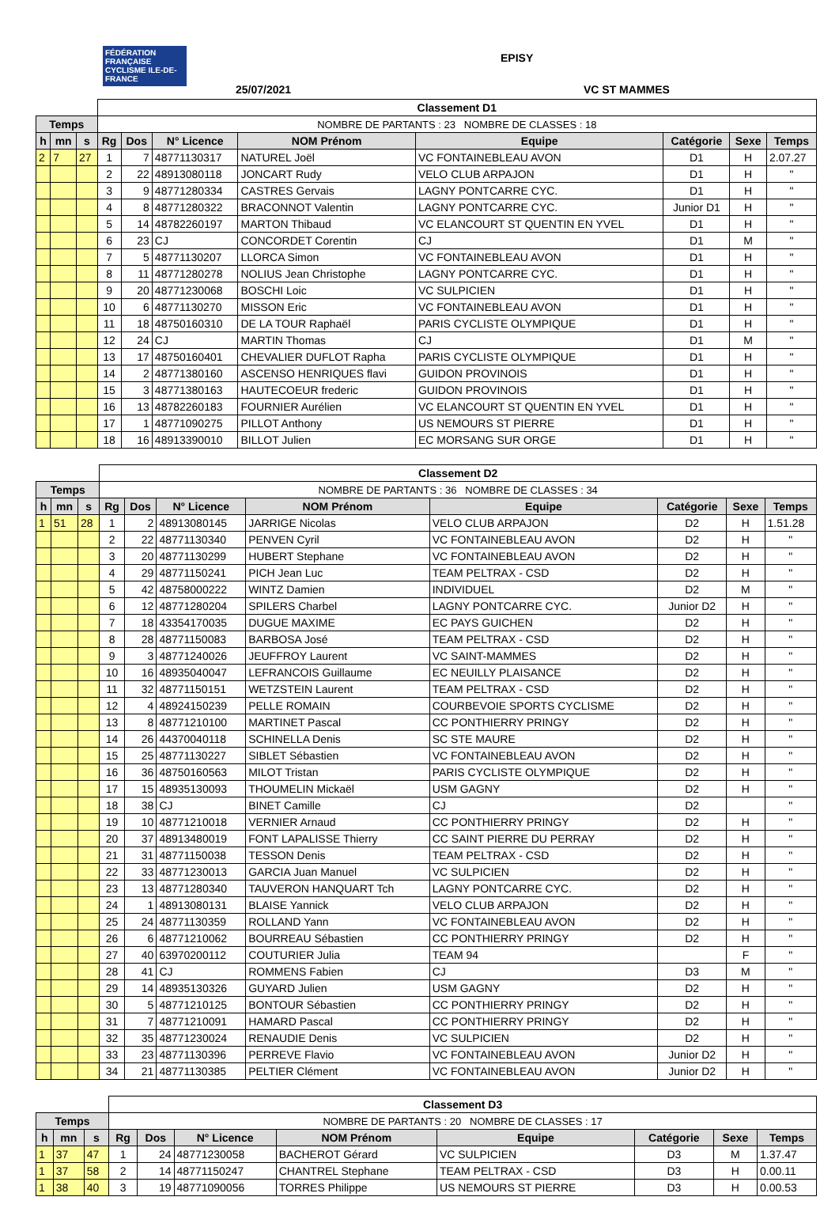FÉDÉRATION FRANÇAISE CYCLISME ILE-DE-FRANCE
EPISY
25/07/2021 VC ST MAMMES
| | | | Classement D1 | | | | | | | |
| Temps | | | NOMBRE DE PARTANTS : 23 NOMBRE DE CLASSES : 18 | | | | | | | |
| h | mn | s | Rg | Dos | N° Licence | NOM Prénom | Equipe | Catégorie | Sexe | Temps |
| 2 | 7 | 27 | 1 | 7 | 48771130317 | NATUREL Joël | VC FONTAINEBLEAU AVON | D1 | H | 2.07.27 |
| | | | 2 | 22 | 48913080118 | JONCART Rudy | VELO CLUB ARPAJON | D1 | H | " |
| | | | 3 | 9 | 48771280334 | CASTRES Gervais | LAGNY PONTCARRE CYC. | D1 | H | " |
| | | | 4 | 8 | 48771280322 | BRACONNOT Valentin | LAGNY PONTCARRE CYC. | Junior D1 | H | " |
| | | | 5 | 14 | 48782260197 | MARTON Thibaud | VC ELANCOURT ST QUENTIN EN YVEL | D1 | H | " |
| | | | 6 | 23 | CJ | CONCORDET Corentin | CJ | D1 | M | " |
| | | | 7 | 5 | 48771130207 | LLORCA Simon | VC FONTAINEBLEAU AVON | D1 | H | " |
| | | | 8 | 11 | 48771280278 | NOLIUS Jean Christophe | LAGNY PONTCARRE CYC. | D1 | H | " |
| | | | 9 | 20 | 48771230068 | BOSCHI Loic | VC SULPICIEN | D1 | H | " |
| | | | 10 | 6 | 48771130270 | MISSON Eric | VC FONTAINEBLEAU AVON | D1 | H | " |
| | | | 11 | 18 | 48750160310 | DE LA TOUR Raphaël | PARIS CYCLISTE OLYMPIQUE | D1 | H | " |
| | | | 12 | 24 | CJ | MARTIN Thomas | CJ | D1 | M | " |
| | | | 13 | 17 | 48750160401 | CHEVALIER DUFLOT Rapha | PARIS CYCLISTE OLYMPIQUE | D1 | H | " |
| | | | 14 | 2 | 48771380160 | ASCENSO HENRIQUES flavi | GUIDON PROVINOIS | D1 | H | " |
| | | | 15 | 3 | 48771380163 | HAUTECOEUR frederic | GUIDON PROVINOIS | D1 | H | " |
| | | | 16 | 13 | 48782260183 | FOURNIER Aurélien | VC ELANCOURT ST QUENTIN EN YVEL | D1 | H | " |
| | | | 17 | 1 | 48771090275 | PILLOT Anthony | US NEMOURS ST PIERRE | D1 | H | " |
| | | | 18 | 16 | 48913390010 | BILLOT Julien | EC MORSANG SUR ORGE | D1 | H | " |
| | | | Classement D2 | | | | | | | |
| Temps | | | NOMBRE DE PARTANTS : 36 NOMBRE DE CLASSES : 34 | | | | | | | |
| h | mn | s | Rg | Dos | N° Licence | NOM Prénom | Equipe | Catégorie | Sexe | Temps |
| 1 | 51 | 28 | 1 | 2 | 48913080145 | JARRIGE Nicolas | VELO CLUB ARPAJON | D2 | H | 1.51.28 |
| | | | 2 | 22 | 48771130340 | PENVEN Cyril | VC FONTAINEBLEAU AVON | D2 | H | " |
| | | | 3 | 20 | 48771130299 | HUBERT Stephane | VC FONTAINEBLEAU AVON | D2 | H | " |
| | | | 4 | 29 | 48771150241 | PICH Jean Luc | TEAM PELTRAX - CSD | D2 | H | " |
| | | | 5 | 42 | 48758000222 | WINTZ Damien | INDIVIDUEL | D2 | M | " |
| | | | 6 | 12 | 48771280204 | SPILERS Charbel | LAGNY PONTCARRE CYC. | Junior D2 | H | " |
| | | | 7 | 18 | 43354170035 | DUGUE MAXIME | EC PAYS GUICHEN | D2 | H | " |
| | | | 8 | 28 | 48771150083 | BARBOSA José | TEAM PELTRAX - CSD | D2 | H | " |
| | | | 9 | 3 | 48771240026 | JEUFFROY Laurent | VC SAINT-MAMMES | D2 | H | " |
| | | | 10 | 16 | 48935040047 | LEFRANCOIS Guillaume | EC NEUILLY PLAISANCE | D2 | H | " |
| | | | 11 | 32 | 48771150151 | WETZSTEIN Laurent | TEAM PELTRAX - CSD | D2 | H | " |
| | | | 12 | 4 | 48924150239 | PELLE ROMAIN | COURBEVOIE SPORTS CYCLISME | D2 | H | " |
| | | | 13 | 8 | 48771210100 | MARTINET Pascal | CC PONTHIERRY PRINGY | D2 | H | " |
| | | | 14 | 26 | 44370040118 | SCHINELLA Denis | SC STE MAURE | D2 | H | " |
| | | | 15 | 25 | 48771130227 | SIBLET Sébastien | VC FONTAINEBLEAU AVON | D2 | H | " |
| | | | 16 | 36 | 48750160563 | MILOT Tristan | PARIS CYCLISTE OLYMPIQUE | D2 | H | " |
| | | | 17 | 15 | 48935130093 | THOUMELIN Mickaël | USM GAGNY | D2 | H | " |
| | | | 18 | 38 | CJ | BINET Camille | CJ | D2 | | " |
| | | | 19 | 10 | 48771210018 | VERNIER Arnaud | CC PONTHIERRY PRINGY | D2 | H | " |
| | | | 20 | 37 | 48913480019 | FONT LAPALISSE Thierry | CC SAINT PIERRE DU PERRAY | D2 | H | " |
| | | | 21 | 31 | 48771150038 | TESSON Denis | TEAM PELTRAX - CSD | D2 | H | " |
| | | | 22 | 33 | 48771230013 | GARCIA Juan Manuel | VC SULPICIEN | D2 | H | " |
| | | | 23 | 13 | 48771280340 | TAUVERON HANQUART Tch | LAGNY PONTCARRE CYC. | D2 | H | " |
| | | | 24 | 1 | 48913080131 | BLAISE Yannick | VELO CLUB ARPAJON | D2 | H | " |
| | | | 25 | 24 | 48771130359 | ROLLAND Yann | VC FONTAINEBLEAU AVON | D2 | H | " |
| | | | 26 | 6 | 48771210062 | BOURREAU Sébastien | CC PONTHIERRY PRINGY | D2 | H | " |
| | | | 27 | 40 | 63970200112 | COUTURIER Julia | TEAM 94 | | F | " |
| | | | 28 | 41 | CJ | ROMMENS Fabien | CJ | D3 | M | " |
| | | | 29 | 14 | 48935130326 | GUYARD Julien | USM GAGNY | D2 | H | " |
| | | | 30 | 5 | 48771210125 | BONTOUR Sébastien | CC PONTHIERRY PRINGY | D2 | H | " |
| | | | 31 | 7 | 48771210091 | HAMARD Pascal | CC PONTHIERRY PRINGY | D2 | H | " |
| | | | 32 | 35 | 48771230024 | RENAUDIE Denis | VC SULPICIEN | D2 | H | " |
| | | | 33 | 23 | 48771130396 | PERREVE Flavio | VC FONTAINEBLEAU AVON | Junior D2 | H | " |
| | | | 34 | 21 | 48771130385 | PELTIER Clément | VC FONTAINEBLEAU AVON | Junior D2 | H | " |
| | | | Classement D3 | | | | | | | |
| Temps | | | NOMBRE DE PARTANTS : 20 NOMBRE DE CLASSES : 17 | | | | | | | |
| h | mn | s | Rg | Dos | N° Licence | NOM Prénom | Equipe | Catégorie | Sexe | Temps |
| 1 | 37 | 47 | 1 | 24 | 48771230058 | BACHEROT Gérard | VC SULPICIEN | D3 | M | 1.37.47 |
| 1 | 37 | 58 | 2 | 14 | 48771150247 | CHANTREL Stephane | TEAM PELTRAX - CSD | D3 | H | 0.00.11 |
| 1 | 38 | 40 | 3 | 19 | 48771090056 | TORRES Philippe | US NEMOURS ST PIERRE | D3 | H | 0.00.53 |